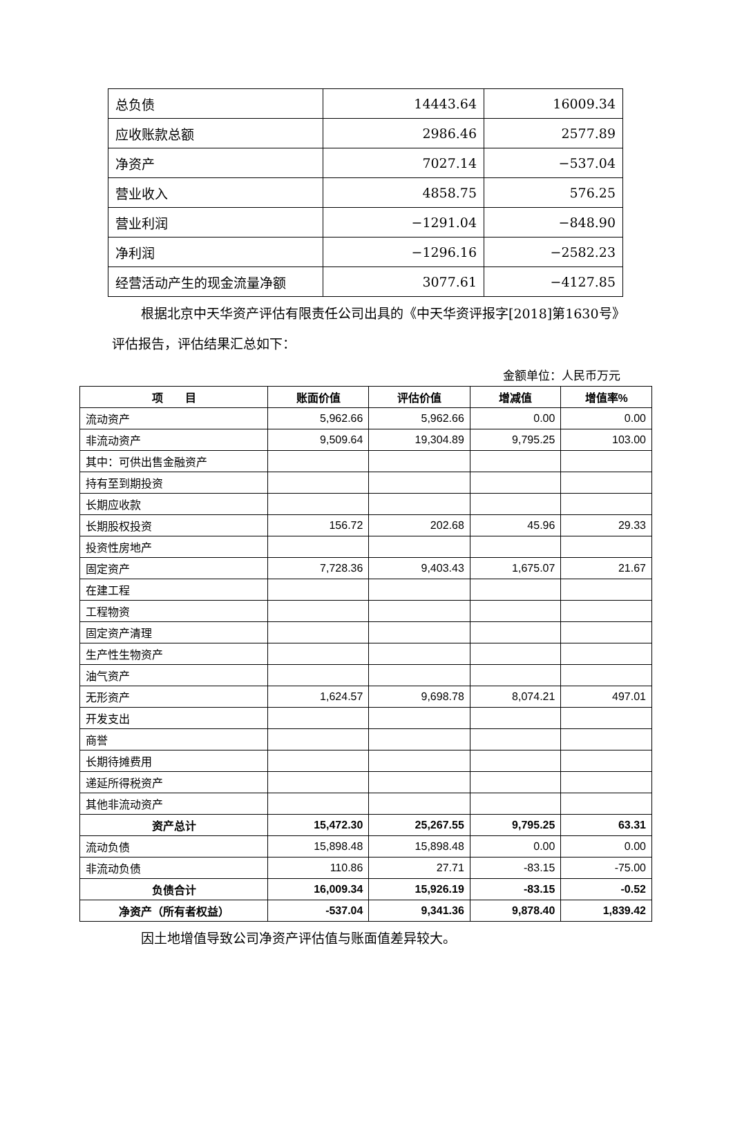| 总负债 | 14443.64 | 16009.34 |
| 应收账款总额 | 2986.46 | 2577.89 |
| 净资产 | 7027.14 | −537.04 |
| 营业收入 | 4858.75 | 576.25 |
| 营业利润 | −1291.04 | −848.90 |
| 净利润 | −1296.16 | −2582.23 |
| 经营活动产生的现金流量净额 | 3077.61 | −4127.85 |
根据北京中天华资产评估有限责任公司出具的《中天华资评报字[2018]第1630号》评估报告，评估结果汇总如下：
金额单位：人民币万元
| 项 目 | 账面价值 | 评估价值 | 增减值 | 增值率% |
| --- | --- | --- | --- | --- |
| 流动资产 | 5,962.66 | 5,962.66 | 0.00 | 0.00 |
| 非流动资产 | 9,509.64 | 19,304.89 | 9,795.25 | 103.00 |
| 其中：可供出售金融资产 | | | | |
| 持有至到期投资 | | | | |
| 长期应收款 | | | | |
| 长期股权投资 | 156.72 | 202.68 | 45.96 | 29.33 |
| 投资性房地产 | | | | |
| 固定资产 | 7,728.36 | 9,403.43 | 1,675.07 | 21.67 |
| 在建工程 | | | | |
| 工程物资 | | | | |
| 固定资产清理 | | | | |
| 生产性生物资产 | | | | |
| 油气资产 | | | | |
| 无形资产 | 1,624.57 | 9,698.78 | 8,074.21 | 497.01 |
| 开发支出 | | | | |
| 商誉 | | | | |
| 长期待摊费用 | | | | |
| 递延所得税资产 | | | | |
| 其他非流动资产 | | | | |
| 资产总计 | 15,472.30 | 25,267.55 | 9,795.25 | 63.31 |
| 流动负债 | 15,898.48 | 15,898.48 | 0.00 | 0.00 |
| 非流动负债 | 110.86 | 27.71 | -83.15 | -75.00 |
| 负债合计 | 16,009.34 | 15,926.19 | -83.15 | -0.52 |
| 净资产（所有者权益） | -537.04 | 9,341.36 | 9,878.40 | 1,839.42 |
因土地增值导致公司净资产评估值与账面值差异较大。